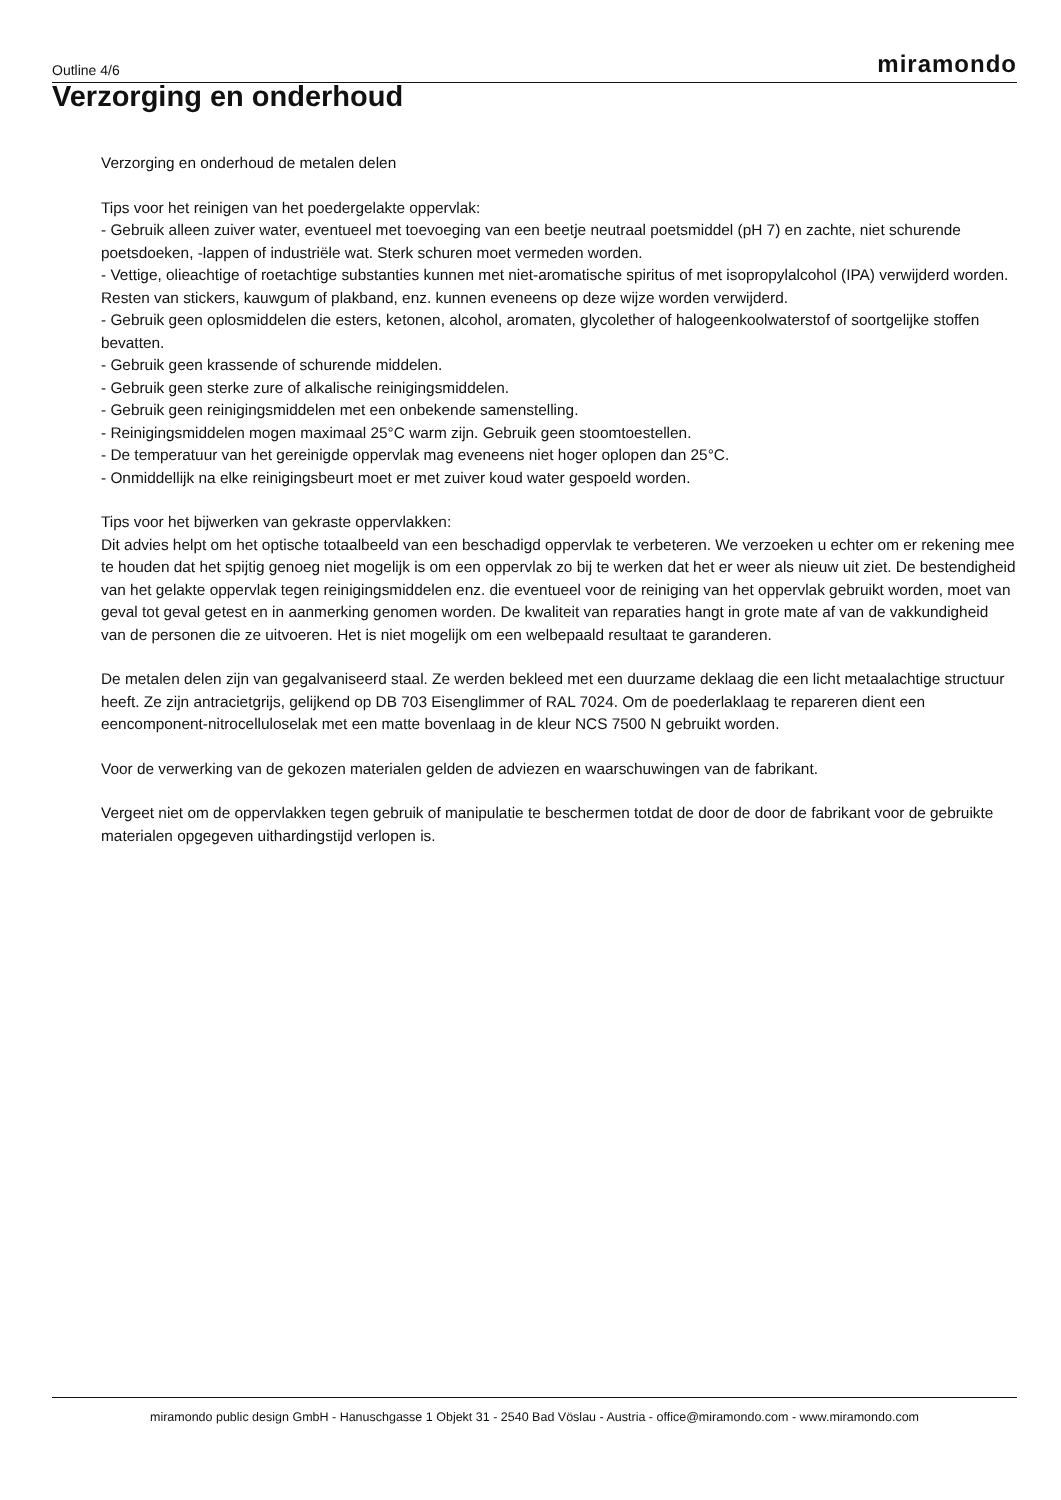Outline 4/6 miramondo
Verzorging en onderhoud
Verzorging en onderhoud de metalen delen
Tips voor het reinigen van het poedergelakte oppervlak:
- Gebruik alleen zuiver water, eventueel met toevoeging van een beetje neutraal poetsmiddel (pH 7) en zachte, niet schurende poetsdoeken, -lappen of industriële wat. Sterk schuren moet vermeden worden.
- Vettige, olieachtige of roetachtige substanties kunnen met niet-aromatische spiritus of met isopropylalcohol (IPA) verwijderd worden. Resten van stickers, kauwgum of plakband, enz. kunnen eveneens op deze wijze worden verwijderd.
- Gebruik geen oplosmiddelen die esters, ketonen, alcohol, aromaten, glycolether of halogeenkoolwaterstof of soortgelijke stoffen bevatten.
- Gebruik geen krassende of schurende middelen.
- Gebruik geen sterke zure of alkalische reinigingsmiddelen.
- Gebruik geen reinigingsmiddelen met een onbekende samenstelling.
- Reinigingsmiddelen mogen maximaal 25°C warm zijn. Gebruik geen stoomtoestellen.
- De temperatuur van het gereinigde oppervlak mag eveneens niet hoger oplopen dan 25°C.
- Onmiddellijk na elke reinigingsbeurt moet er met zuiver koud water gespoeld worden.
Tips voor het bijwerken van gekraste oppervlakken:
Dit advies helpt om het optische totaalbeeld van een beschadigd oppervlak te verbeteren. We verzoeken u echter om er rekening mee te houden dat het spijtig genoeg niet mogelijk is om een oppervlak zo bij te werken dat het er weer als nieuw uit ziet. De bestendigheid van het gelakte oppervlak tegen reinigingsmiddelen enz. die eventueel voor de reiniging van het oppervlak gebruikt worden, moet van geval tot geval getest en in aanmerking genomen worden. De kwaliteit van reparaties hangt in grote mate af van de vakkundigheid van de personen die ze uitvoeren. Het is niet mogelijk om een welbepaald resultaat te garanderen.
De metalen delen zijn van gegalvaniseerd staal. Ze werden bekleed met een duurzame deklaag die een licht metaalachtige structuur heeft. Ze zijn antracietgrijs, gelijkend op DB 703 Eisenglimmer of RAL 7024. Om de poederlaklaag te repareren dient een eencomponent-nitrocelluloselak met een matte bovenlaag in de kleur NCS 7500 N gebruikt worden.
Voor de verwerking van de gekozen materialen gelden de adviezen en waarschuwingen van de fabrikant.
Vergeet niet om de oppervlakken tegen gebruik of manipulatie te beschermen totdat de door de door de fabrikant voor de gebruikte materialen opgegeven uithardingstijd verlopen is.
miramondo public design GmbH - Hanuschgasse 1 Objekt 31 - 2540 Bad Vöslau - Austria - office@miramondo.com - www.miramondo.com